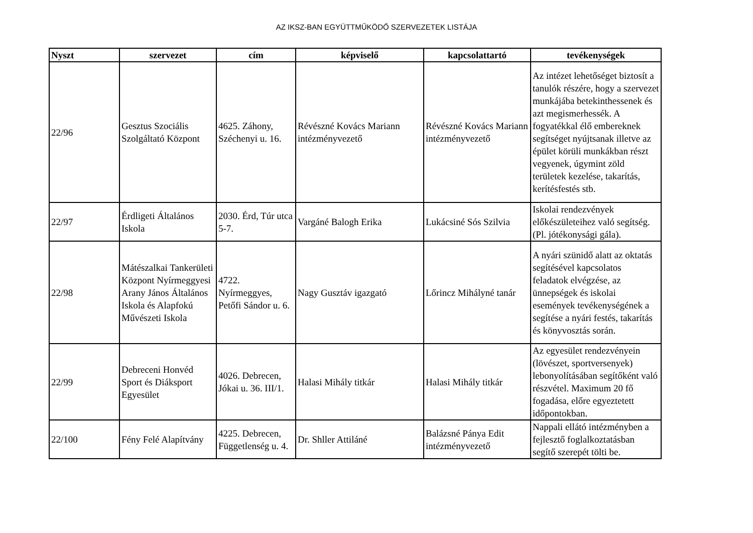AZ IKSZ-BAN EGYÜTTMŰKÖDŐ SZERVEZETEK LISTÁJA
| Nyszt | szervezet | cím | képviselő | kapcsolattartó | tevékenységek |
| --- | --- | --- | --- | --- | --- |
| 22/96 | Gesztus Szociális Szolgáltató Központ | 4625. Záhony, Széchenyi u. 16. | Révészné Kovács Mariann intézményvezető | Révészné Kovács Mariann intézményvezető | Az intézet lehetőséget biztosít a tanulók részére, hogy a szervezet munkájába betekinthessenek és azt megismerhessék. A fogyatékkal élő embereknek segítséget nyújtsanak illetve az épület körüli munkákban részt vegyenek, úgymint zöld területek kezelése, takarítás, kerítésfestés stb. |
| 22/97 | Érdligeti Általános Iskola | 2030. Érd, Túr utca 5-7. | Vargáné Balogh Erika | Lukácsiné Sós Szilvia | Iskolai rendezvények előkészületeihez való segítség. (Pl. jótékonysági gála). |
| 22/98 | Mátészalkai Tankerületi Központ Nyírmeggyesi Arany János Általános Iskola és Alapfokú Művészeti Iskola | 4722. Nyírmeggyes, Petőfi Sándor u. 6. | Nagy Gusztáv igazgató | Lőrincz Mihályné tanár | A nyári szünidő alatt az oktatás segítésével kapcsolatos feladatok elvégzése, az ünnepségek és iskolai események tevékenységének a segítése a nyári festés, takarítás és könyvosztás során. |
| 22/99 | Debreceni Honvéd Sport és Diáksport Egyesület | 4026. Debrecen, Jókai u. 36. III/1. | Halasi Mihály titkár | Halasi Mihály titkár | Az egyesület rendezvényein (lövészet, sportversenyek) lebonyolításában segítőként való részvétel. Maximum 20 fő fogadása, előre egyeztetett időpontokban. |
| 22/100 | Fény Felé Alapítvány | 4225. Debrecen, Függetlenség u. 4. | Dr. Shller Attiláné | Balázsné Pánya Edit intézményvezető | Nappali ellátó intézményben a fejlesztő foglalkoztatásban segítő szerepét tölti be. |